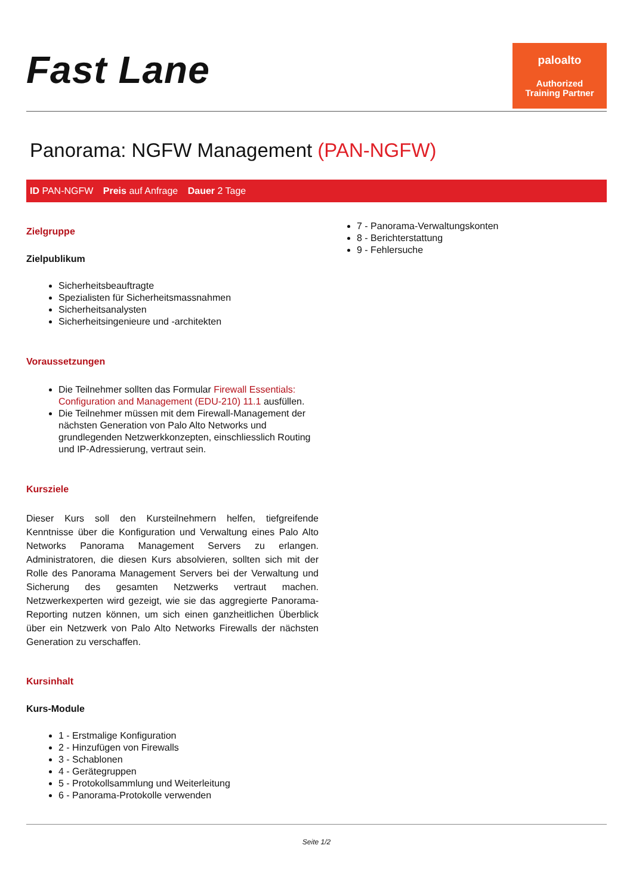Fast Lane
paloalto
Authorized
Training Partner
Panorama: NGFW Management (PAN-NGFW)
ID PAN-NGFW Preis auf Anfrage Dauer 2 Tage
Zielgruppe
Zielpublikum
Sicherheitsbeauftragte
Spezialisten für Sicherheitsmassnahmen
Sicherheitsanalysten
Sicherheitsingenieure und -architekten
Voraussetzungen
Die Teilnehmer sollten das Formular Firewall Essentials: Configuration and Management (EDU-210) 11.1 ausfüllen.
Die Teilnehmer müssen mit dem Firewall-Management der nächsten Generation von Palo Alto Networks und grundlegenden Netzwerkkonzepten, einschliesslich Routing und IP-Adressierung, vertraut sein.
Kursziele
Dieser Kurs soll den Kursteilnehmern helfen, tiefgreifende Kenntnisse über die Konfiguration und Verwaltung eines Palo Alto Networks Panorama Management Servers zu erlangen. Administratoren, die diesen Kurs absolvieren, sollten sich mit der Rolle des Panorama Management Servers bei der Verwaltung und Sicherung des gesamten Netzwerks vertraut machen. Netzwerkexperten wird gezeigt, wie sie das aggregierte Panorama-Reporting nutzen können, um sich einen ganzheitlichen Überblick über ein Netzwerk von Palo Alto Networks Firewalls der nächsten Generation zu verschaffen.
Kursinhalt
Kurs-Module
1 - Erstmalige Konfiguration
2 - Hinzufügen von Firewalls
3 - Schablonen
4 - Gerätegruppen
5 - Protokollsammlung und Weiterleitung
6 - Panorama-Protokolle verwenden
7 - Panorama-Verwaltungskonten
8 - Berichterstattung
9 - Fehlersuche
Seite 1/2